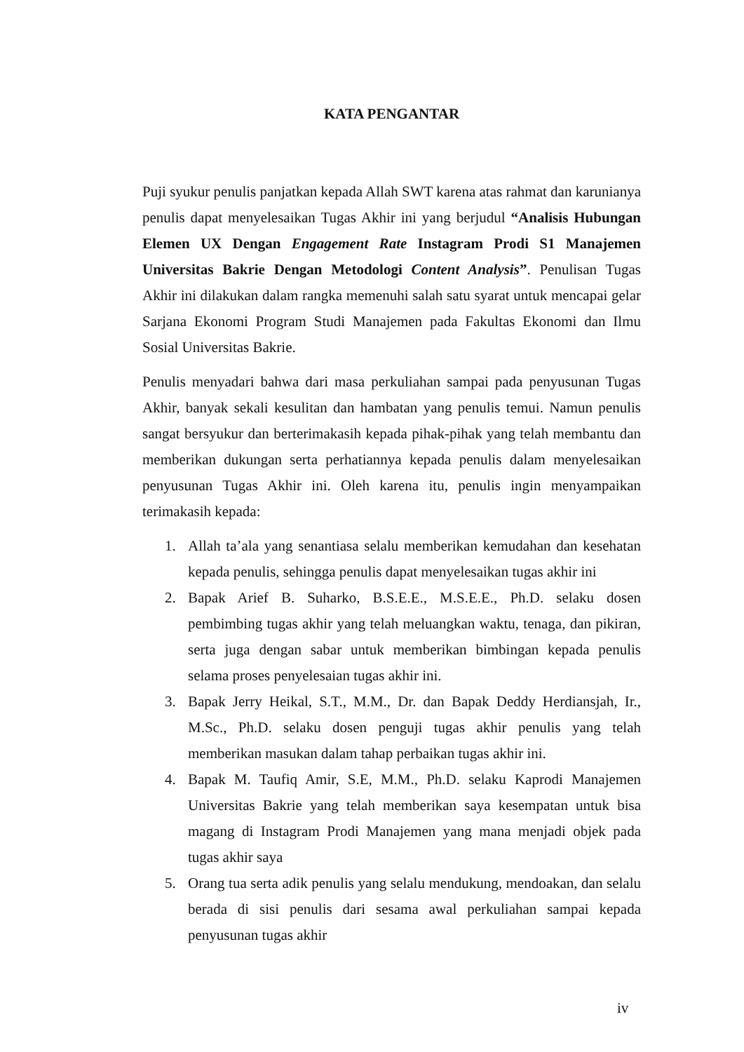KATA PENGANTAR
Puji syukur penulis panjatkan kepada Allah SWT karena atas rahmat dan karunianya penulis dapat menyelesaikan Tugas Akhir ini yang berjudul “Analisis Hubungan Elemen UX Dengan Engagement Rate Instagram Prodi S1 Manajemen Universitas Bakrie Dengan Metodologi Content Analysis”. Penulisan Tugas Akhir ini dilakukan dalam rangka memenuhi salah satu syarat untuk mencapai gelar Sarjana Ekonomi Program Studi Manajemen pada Fakultas Ekonomi dan Ilmu Sosial Universitas Bakrie.
Penulis menyadari bahwa dari masa perkuliahan sampai pada penyusunan Tugas Akhir, banyak sekali kesulitan dan hambatan yang penulis temui. Namun penulis sangat bersyukur dan berterimakasih kepada pihak-pihak yang telah membantu dan memberikan dukungan serta perhatiannya kepada penulis dalam menyelesaikan penyusunan Tugas Akhir ini. Oleh karena itu, penulis ingin menyampaikan terimakasih kepada:
1. Allah ta’ala yang senantiasa selalu memberikan kemudahan dan kesehatan kepada penulis, sehingga penulis dapat menyelesaikan tugas akhir ini
2. Bapak Arief B. Suharko, B.S.E.E., M.S.E.E., Ph.D. selaku dosen pembimbing tugas akhir yang telah meluangkan waktu, tenaga, dan pikiran, serta juga dengan sabar untuk memberikan bimbingan kepada penulis selama proses penyelesaian tugas akhir ini.
3. Bapak Jerry Heikal, S.T., M.M., Dr. dan Bapak Deddy Herdiansjah, Ir., M.Sc., Ph.D. selaku dosen penguji tugas akhir penulis yang telah memberikan masukan dalam tahap perbaikan tugas akhir ini.
4. Bapak M. Taufiq Amir, S.E, M.M., Ph.D. selaku Kaprodi Manajemen Universitas Bakrie yang telah memberikan saya kesempatan untuk bisa magang di Instagram Prodi Manajemen yang mana menjadi objek pada tugas akhir saya
5. Orang tua serta adik penulis yang selalu mendukung, mendoakan, dan selalu berada di sisi penulis dari sesama awal perkuliahan sampai kepada penyusunan tugas akhir
iv